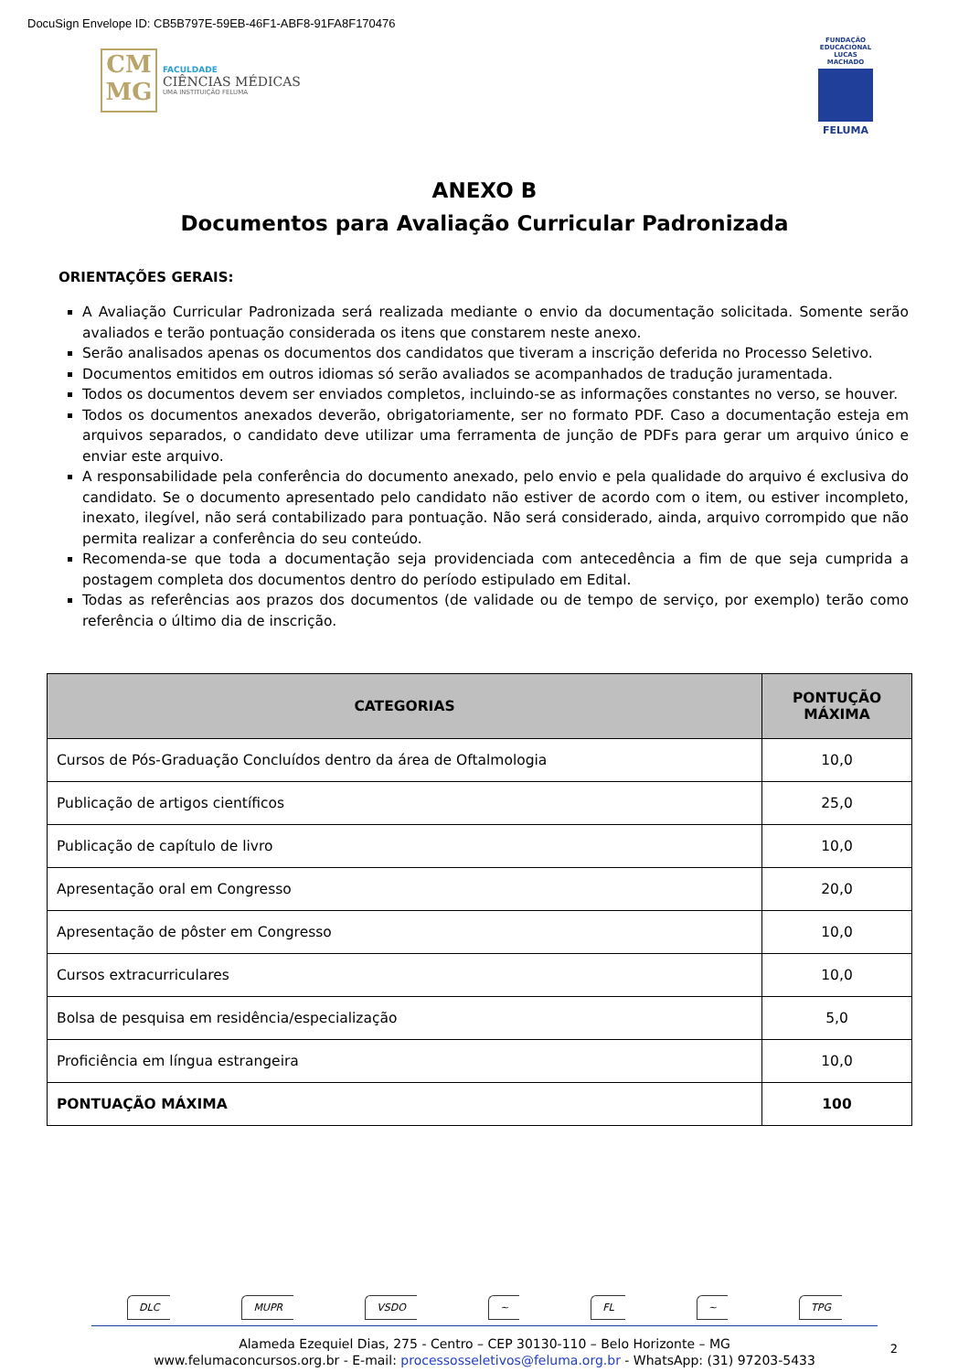DocuSign Envelope ID: CB5B797E-59EB-46F1-ABF8-91FA8F170476
CM
MG
FACULDADE
CIÊNCIAS MÉDICAS
UMA INSTITUIÇÃO FELUMA
FUNDAÇÃO EDUCACIONAL LUCAS MACHADO
FELUMA
ANEXO B
Documentos para Avaliação Curricular Padronizada
ORIENTAÇÕES GERAIS:
A Avaliação Curricular Padronizada será realizada mediante o envio da documentação solicitada. Somente serão avaliados e terão pontuação considerada os itens que constarem neste anexo.
Serão analisados apenas os documentos dos candidatos que tiveram a inscrição deferida no Processo Seletivo.
Documentos emitidos em outros idiomas só serão avaliados se acompanhados de tradução juramentada.
Todos os documentos devem ser enviados completos, incluindo-se as informações constantes no verso, se houver.
Todos os documentos anexados deverão, obrigatoriamente, ser no formato PDF. Caso a documentação esteja em arquivos separados, o candidato deve utilizar uma ferramenta de junção de PDFs para gerar um arquivo único e enviar este arquivo.
A responsabilidade pela conferência do documento anexado, pelo envio e pela qualidade do arquivo é exclusiva do candidato. Se o documento apresentado pelo candidato não estiver de acordo com o item, ou estiver incompleto, inexato, ilegível, não será contabilizado para pontuação. Não será considerado, ainda, arquivo corrompido que não permita realizar a conferência do seu conteúdo.
Recomenda-se que toda a documentação seja providenciada com antecedência a fim de que seja cumprida a postagem completa dos documentos dentro do período estipulado em Edital.
Todas as referências aos prazos dos documentos (de validade ou de tempo de serviço, por exemplo) terão como referência o último dia de inscrição.
| CATEGORIAS | PONTUÇÃO MÁXIMA |
| --- | --- |
| Cursos de Pós-Graduação Concluídos dentro da área de Oftalmologia | 10,0 |
| Publicação de artigos científicos | 25,0 |
| Publicação de capítulo de livro | 10,0 |
| Apresentação oral em Congresso | 20,0 |
| Apresentação de pôster em Congresso | 10,0 |
| Cursos extracurriculares | 10,0 |
| Bolsa de pesquisa em residência/especialização | 5,0 |
| Proficiência em língua estrangeira | 10,0 |
| PONTUAÇÃO MÁXIMA | 100 |
DLC MUPR VSDO ~ FL ~ TPG
Alameda Ezequiel Dias, 275 - Centro – CEP 30130-110 – Belo Horizonte – MG
www.felumaconcursos.org.br - E-mail: processosseletivos@feluma.org.br - WhatsApp: (31) 97203-5433
2